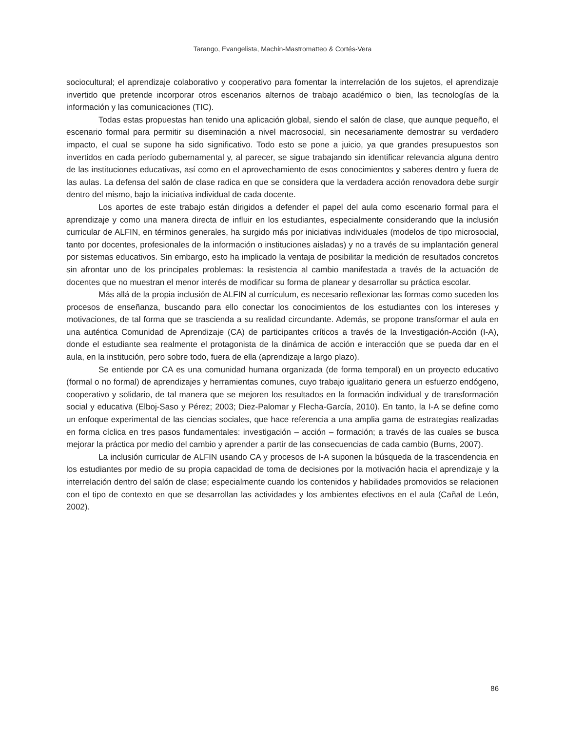Tarango, Evangelista, Machin-Mastromatteo & Cortés-Vera
sociocultural; el aprendizaje colaborativo y cooperativo para fomentar la interrelación de los sujetos, el aprendizaje invertido que pretende incorporar otros escenarios alternos de trabajo académico o bien, las tecnologías de la información y las comunicaciones (TIC).
Todas estas propuestas han tenido una aplicación global, siendo el salón de clase, que aunque pequeño, el escenario formal para permitir su diseminación a nivel macrosocial, sin necesariamente demostrar su verdadero impacto, el cual se supone ha sido significativo. Todo esto se pone a juicio, ya que grandes presupuestos son invertidos en cada período gubernamental y, al parecer, se sigue trabajando sin identificar relevancia alguna dentro de las instituciones educativas, así como en el aprovechamiento de esos conocimientos y saberes dentro y fuera de las aulas. La defensa del salón de clase radica en que se considera que la verdadera acción renovadora debe surgir dentro del mismo, bajo la iniciativa individual de cada docente.
Los aportes de este trabajo están dirigidos a defender el papel del aula como escenario formal para el aprendizaje y como una manera directa de influir en los estudiantes, especialmente considerando que la inclusión curricular de ALFIN, en términos generales, ha surgido más por iniciativas individuales (modelos de tipo microsocial, tanto por docentes, profesionales de la información o instituciones aisladas) y no a través de su implantación general por sistemas educativos. Sin embargo, esto ha implicado la ventaja de posibilitar la medición de resultados concretos sin afrontar uno de los principales problemas: la resistencia al cambio manifestada a través de la actuación de docentes que no muestran el menor interés de modificar su forma de planear y desarrollar su práctica escolar.
Más allá de la propia inclusión de ALFIN al currículum, es necesario reflexionar las formas como suceden los procesos de enseñanza, buscando para ello conectar los conocimientos de los estudiantes con los intereses y motivaciones, de tal forma que se trascienda a su realidad circundante. Además, se propone transformar el aula en una auténtica Comunidad de Aprendizaje (CA) de participantes críticos a través de la Investigación-Acción (I-A), donde el estudiante sea realmente el protagonista de la dinámica de acción e interacción que se pueda dar en el aula, en la institución, pero sobre todo, fuera de ella (aprendizaje a largo plazo).
Se entiende por CA es una comunidad humana organizada (de forma temporal) en un proyecto educativo (formal o no formal) de aprendizajes y herramientas comunes, cuyo trabajo igualitario genera un esfuerzo endógeno, cooperativo y solidario, de tal manera que se mejoren los resultados en la formación individual y de transformación social y educativa (Elboj-Saso y Pérez; 2003; Diez-Palomar y Flecha-García, 2010). En tanto, la I-A se define como un enfoque experimental de las ciencias sociales, que hace referencia a una amplia gama de estrategias realizadas en forma cíclica en tres pasos fundamentales: investigación – acción – formación; a través de las cuales se busca mejorar la práctica por medio del cambio y aprender a partir de las consecuencias de cada cambio (Burns, 2007).
La inclusión curricular de ALFIN usando CA y procesos de I-A suponen la búsqueda de la trascendencia en los estudiantes por medio de su propia capacidad de toma de decisiones por la motivación hacia el aprendizaje y la interrelación dentro del salón de clase; especialmente cuando los contenidos y habilidades promovidos se relacionen con el tipo de contexto en que se desarrollan las actividades y los ambientes efectivos en el aula (Cañal de León, 2002).
86